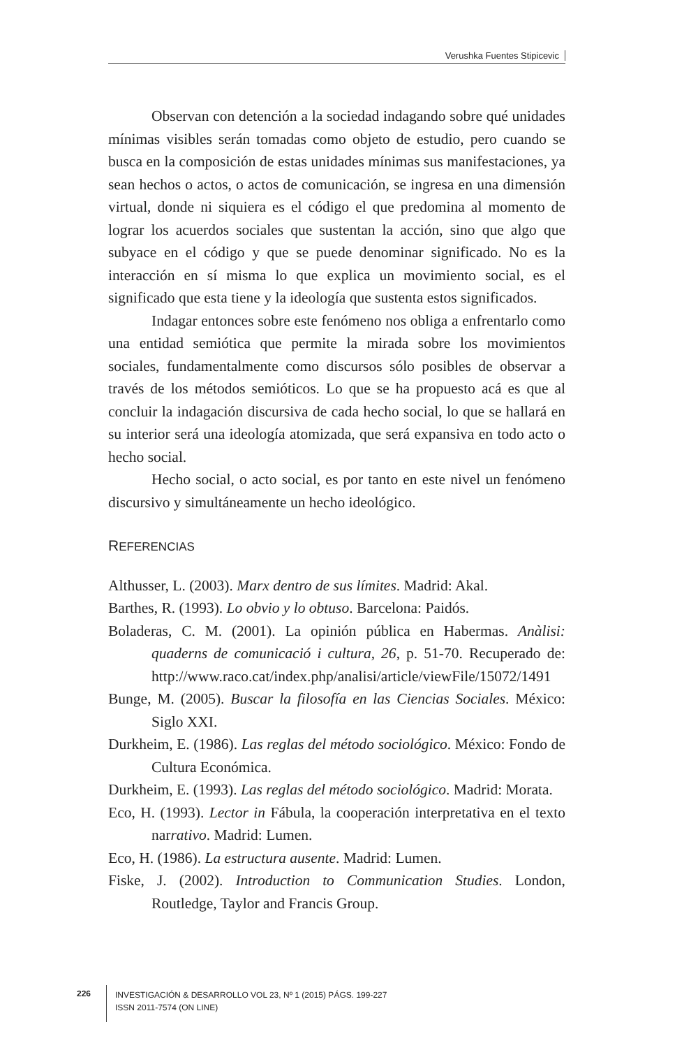Verushka Fuentes Stipicevic
Observan con detención a la sociedad indagando sobre qué unidades mínimas visibles serán tomadas como objeto de estudio, pero cuando se busca en la composición de estas unidades mínimas sus manifestaciones, ya sean hechos o actos, o actos de comunicación, se ingresa en una dimensión virtual, donde ni siquiera es el código el que predomina al momento de lograr los acuerdos sociales que sustentan la acción, sino que algo que subyace en el código y que se puede denominar significado. No es la interacción en sí misma lo que explica un movimiento social, es el significado que esta tiene y la ideología que sustenta estos significados.
Indagar entonces sobre este fenómeno nos obliga a enfrentarlo como una entidad semiótica que permite la mirada sobre los movimientos sociales, fundamentalmente como discursos sólo posibles de observar a través de los métodos semióticos. Lo que se ha propuesto acá es que al concluir la indagación discursiva de cada hecho social, lo que se hallará en su interior será una ideología atomizada, que será expansiva en todo acto o hecho social.
Hecho social, o acto social, es por tanto en este nivel un fenómeno discursivo y simultáneamente un hecho ideológico.
REFERENCIAS
Althusser, L. (2003). Marx dentro de sus límites. Madrid: Akal.
Barthes, R. (1993). Lo obvio y lo obtuso. Barcelona: Paidós.
Boladeras, C. M. (2001). La opinión pública en Habermas. Anàlisi: quaderns de comunicació i cultura, 26, p. 51-70. Recuperado de: http://www.raco.cat/index.php/analisi/article/viewFile/15072/1491
Bunge, M. (2005). Buscar la filosofía en las Ciencias Sociales. México: Siglo XXI.
Durkheim, E. (1986). Las reglas del método sociológico. México: Fondo de Cultura Económica.
Durkheim, E. (1993). Las reglas del método sociológico. Madrid: Morata.
Eco, H. (1993). Lector in Fábula, la cooperación interpretativa en el texto narrativo. Madrid: Lumen.
Eco, H. (1986). La estructura ausente. Madrid: Lumen.
Fiske, J. (2002). Introduction to Communication Studies. London, Routledge, Taylor and Francis Group.
226
INVESTIGACIÓN & DESARROLLO VOL 23, Nº 1 (2015) PÁGS. 199-227
ISSN 2011-7574 (ON LINE)